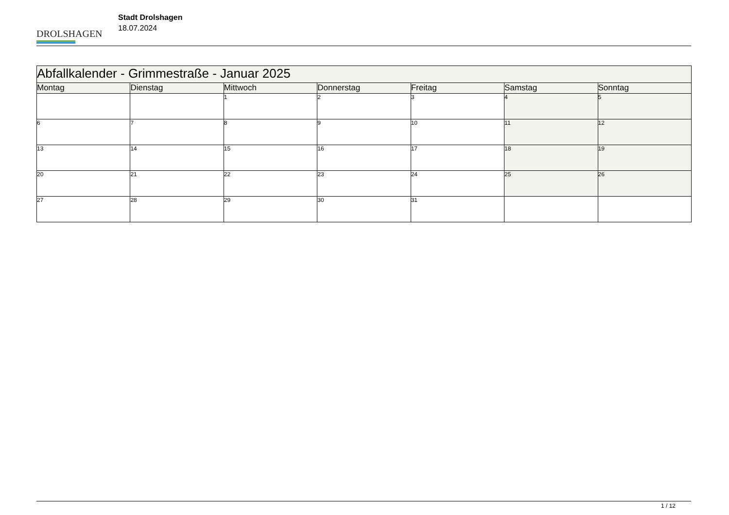DROLSHAGEN
Stadt Drolshagen
18.07.2024
| Abfallkalender - Grimmestraße - Januar 2025 | | | | | | |
| Montag | Dienstag | Mittwoch | Donnerstag | Freitag | Samstag | Sonntag |
| | | 1 | 2 | 3 | 4 | 5 |
| 6 | 7 | 8 | 9 | 10 | 11 | 12 |
| 13 | 14 | 15 | 16 | 17 | 18 | 19 |
| 20 | 21 | 22 | 23 | 24 | 25 | 26 |
| 27 | 28 | 29 | 30 | 31 | | |
1 / 12